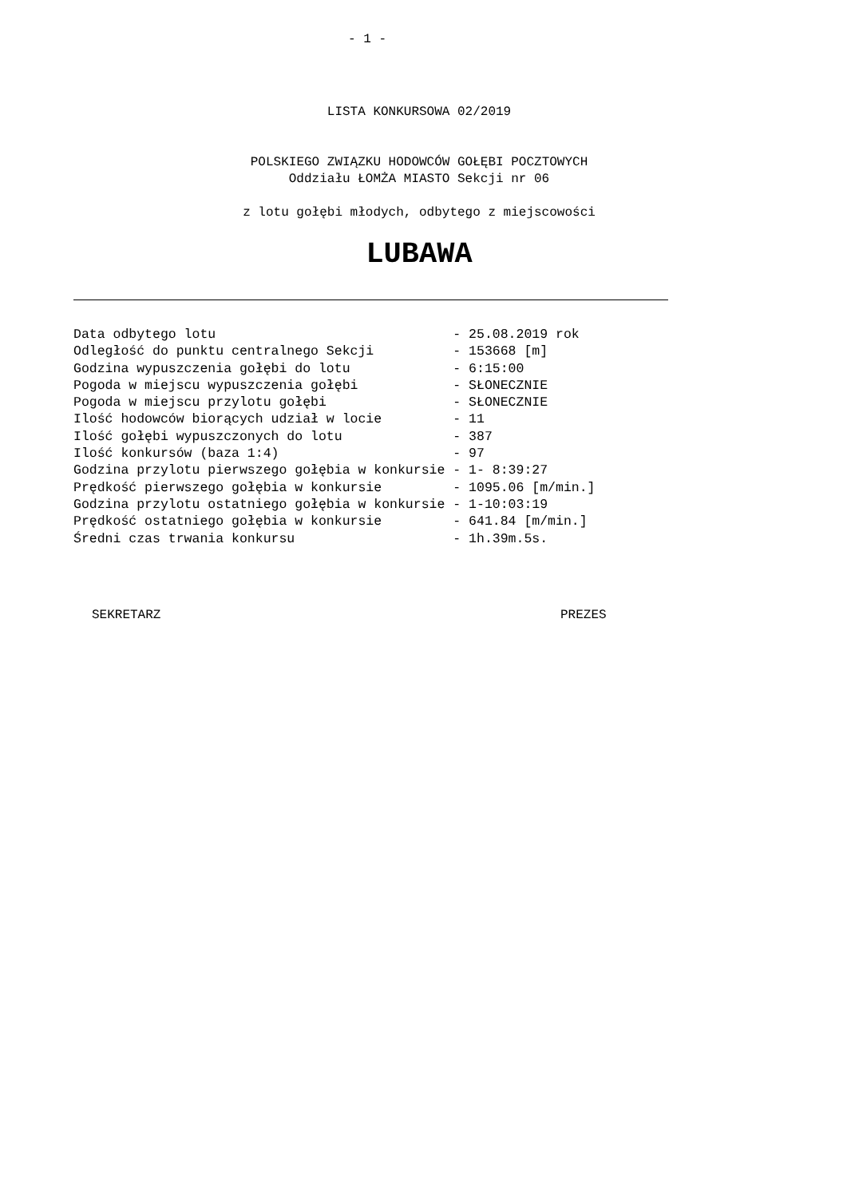- 1 -
LISTA KONKURSOWA 02/2019
POLSKIEGO ZWIĄZKU HODOWCÓW GOŁĘBI POCZTOWYCH
Oddziału ŁOMŻA MIASTO Sekcji nr 06
z lotu gołębi młodych, odbytego z miejscowości
LUBAWA
Data odbytego lotu                              - 25.08.2019 rok
Odległość do punktu centralnego Sekcji          - 153668 [m]
Godzina wypuszczenia gołębi do lotu             - 6:15:00
Pogoda w miejscu wypuszczenia gołębi            - SŁONECZNIE
Pogoda w miejscu przylotu gołębi                - SŁONECZNIE
Ilość hodowców biorących udział w locie         - 11
Ilość gołębi wypuszczonych do lotu              - 387
Ilość konkursów (baza 1:4)                      - 97
Godzina przylotu pierwszego gołębia w konkursie - 1- 8:39:27
Prędkość pierwszego gołębia w konkursie         - 1095.06 [m/min.]
Godzina przylotu ostatniego gołębia w konkursie - 1-10:03:19
Prędkość ostatniego gołębia w konkursie         - 641.84 [m/min.]
Średni czas trwania konkursu                    - 1h.39m.5s.
SEKRETARZ PREZES